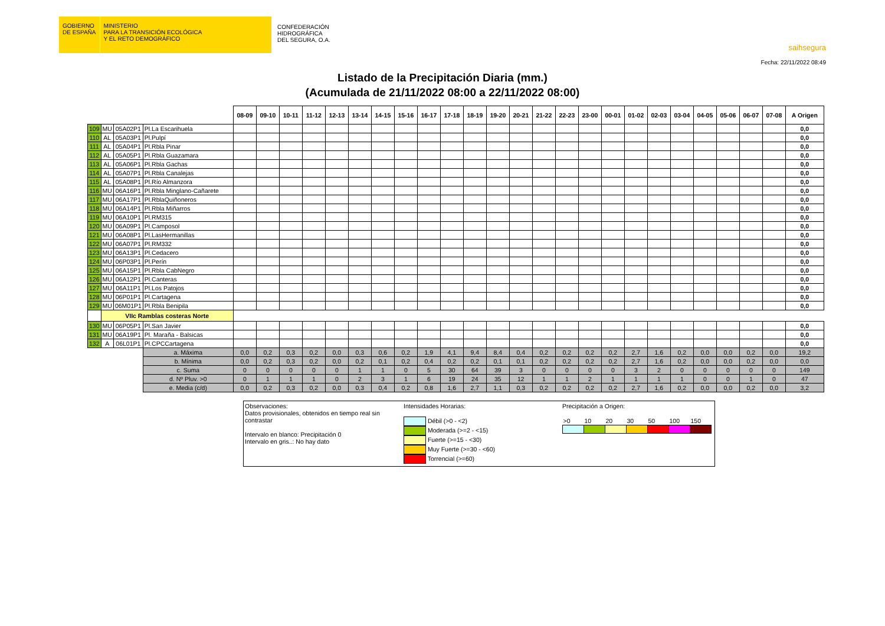GOBIERNO
DE ESPAÑA
MINISTERIO
PARA LA TRANSICIÓN ECOLÓGICA
Y EL RETO DEMOGRÁFICO
CONFEDERACIÓN
HIDROGRÁFICA
DEL SEGURA, O.A.
saihsegura
Fecha: 22/11/2022 08:49
Listado de la Precipitación Diaria (mm.)
(Acumulada de 21/11/2022 08:00 a 22/11/2022 08:00)
| | | | | 08-09 | 09-10 | 10-11 | 11-12 | 12-13 | 13-14 | 14-15 | 15-16 | 16-17 | 17-18 | 18-19 | 19-20 | 20-21 | 21-22 | 22-23 | 23-00 | 00-01 | 01-02 | 02-03 | 03-04 | 04-05 | 05-06 | 06-07 | 07-08 | A Origen |
| 109 | MU | 05A02P1 | Pl.La Escarihuela | | | | | | | | | | | | | | | | | | | | | | | | | 0,0 |
| 110 | AL | 05A03P1 | Pl.Pulpí | | | | | | | | | | | | | | | | | | | | | | | | | 0,0 |
| 111 | AL | 05A04P1 | Pl.Rbla Pinar | | | | | | | | | | | | | | | | | | | | | | | | | 0,0 |
| 112 | AL | 05A05P1 | Pl.Rbla Guazamara | | | | | | | | | | | | | | | | | | | | | | | | | 0,0 |
| 113 | AL | 05A06P1 | Pl.Rbla Gachas | | | | | | | | | | | | | | | | | | | | | | | | | 0,0 |
| 114 | AL | 05A07P1 | Pl.Rbla Canalejas | | | | | | | | | | | | | | | | | | | | | | | | | 0,0 |
| 115 | AL | 05A08P1 | Pl.Río Almanzora | | | | | | | | | | | | | | | | | | | | | | | | | 0,0 |
| 116 | MU | 06A16P1 | Pl.Rbla Minglano-Cañarete | | | | | | | | | | | | | | | | | | | | | | | | | 0,0 |
| 117 | MU | 06A17P1 | Pl.RblaQuiñoneros | | | | | | | | | | | | | | | | | | | | | | | | | 0,0 |
| 118 | MU | 06A14P1 | Pl.Rbla Miñarros | | | | | | | | | | | | | | | | | | | | | | | | | 0,0 |
| 119 | MU | 06A10P1 | Pl.RM315 | | | | | | | | | | | | | | | | | | | | | | | | | 0,0 |
| 120 | MU | 06A09P1 | Pl.Camposol | | | | | | | | | | | | | | | | | | | | | | | | | 0,0 |
| 121 | MU | 06A08P1 | Pl.LasHermanillas | | | | | | | | | | | | | | | | | | | | | | | | | 0,0 |
| 122 | MU | 06A07P1 | Pl.RM332 | | | | | | | | | | | | | | | | | | | | | | | | | 0,0 |
| 123 | MU | 06A13P1 | Pl.Cedacero | | | | | | | | | | | | | | | | | | | | | | | | | 0,0 |
| 124 | MU | 06P03P1 | Pl.Perín | | | | | | | | | | | | | | | | | | | | | | | | | 0,0 |
| 125 | MU | 06A15P1 | Pl.Rbla CabNegro | | | | | | | | | | | | | | | | | | | | | | | | | 0,0 |
| 126 | MU | 06A12P1 | Pl.Canteras | | | | | | | | | | | | | | | | | | | | | | | | | 0,0 |
| 127 | MU | 06A11P1 | Pl.Los Patojos | | | | | | | | | | | | | | | | | | | | | | | | | 0,0 |
| 128 | MU | 06P01P1 | Pl.Cartagena | | | | | | | | | | | | | | | | | | | | | | | | | 0,0 |
| 129 | MU | 06M01P1 | Pl.Rbla Benipila | | | | | | | | | | | | | | | | | | | | | | | | | 0,0 |
| | VIIc Ramblas costeras Norte | | | | | | | | | | | | | | | | | | | | | | | | | | | |
| 130 | MU | 06P05P1 | Pl.San Javier | | | | | | | | | | | | | | | | | | | | | | | | | 0,0 |
| 131 | MU | 06A19P1 | Pl. Maraña - Balsicas | | | | | | | | | | | | | | | | | | | | | | | | | 0,0 |
| 132 | A | 06L01P1 | Pl.CPCCartagena | | | | | | | | | | | | | | | | | | | | | | | | | 0,0 |
| | | | a. Máxima | 0,0 | 0,2 | 0,3 | 0,2 | 0,0 | 0,3 | 0,6 | 0,2 | 1,9 | 4,1 | 9,4 | 8,4 | 0,4 | 0,2 | 0,2 | 0,2 | 0,2 | 2,7 | 1,6 | 0,2 | 0,0 | 0,0 | 0,2 | 0,0 | 19,2 |
| | | | b. Mínima | 0,0 | 0,2 | 0,3 | 0,2 | 0,0 | 0,2 | 0,1 | 0,2 | 0,4 | 0,2 | 0,2 | 0,1 | 0,1 | 0,2 | 0,2 | 0,2 | 0,2 | 2,7 | 1,6 | 0,2 | 0,0 | 0,0 | 0,2 | 0,0 | 0,0 |
| | | | c. Suma | 0 | 0 | 0 | 0 | 0 | 1 | 1 | 0 | 5 | 30 | 64 | 39 | 3 | 0 | 0 | 0 | 0 | 3 | 2 | 0 | 0 | 0 | 0 | 0 | 149 |
| | | | d. Nº Pluv. >0 | 0 | 1 | 1 | 1 | 0 | 2 | 3 | 1 | 6 | 19 | 24 | 35 | 12 | 1 | 1 | 2 | 1 | 1 | 1 | 1 | 0 | 0 | 1 | 0 | 47 |
| | | | e. Media (c/d) | 0,0 | 0,2 | 0,3 | 0,2 | 0,0 | 0,3 | 0,4 | 0,2 | 0,8 | 1,6 | 2,7 | 1,1 | 0,3 | 0,2 | 0,2 | 0,2 | 0,2 | 2,7 | 1,6 | 0,2 | 0,0 | 0,0 | 0,2 | 0,0 | 3,2 |
Observaciones:
Datos provisionales, obtenidos en tiempo real sin contrastar
Intervalo en blanco: Precipitación 0
Intervalo en gris..: No hay dato
Intensidades Horarias:
Débil (>0 - <2)
Moderada (>=2 - <15)
Fuerte (>=15 - <30)
Muy Fuerte (>=30 - <60)
Torrencial (>=60)
Precipitación a Origen:
| >0 | 10 | 20 | 30 | 50 | 100 | 150 |